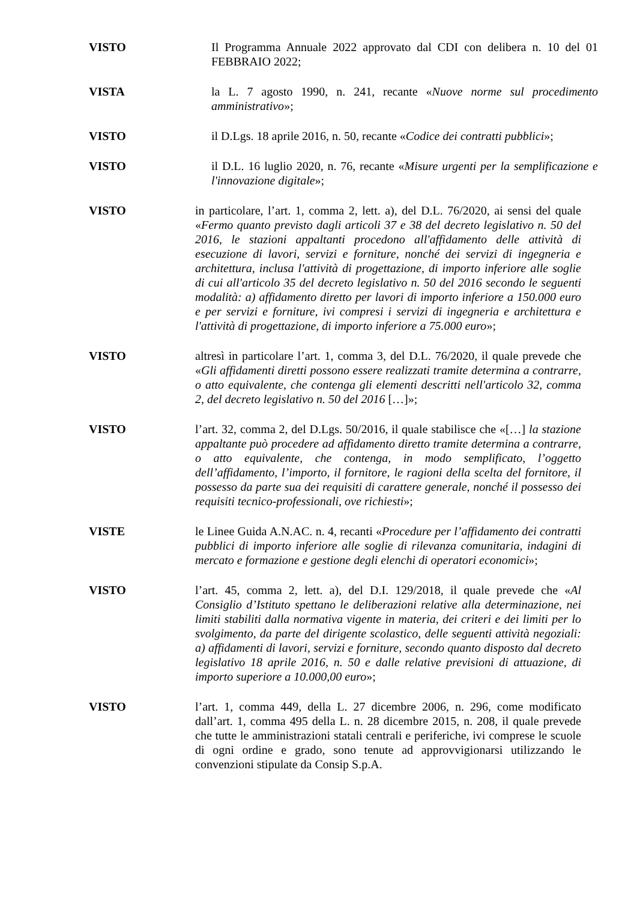VISTO
Il Programma Annuale 2022 approvato dal CDI con delibera n. 10 del 01 FEBBRAIO 2022;
VISTA
la L. 7 agosto 1990, n. 241, recante «Nuove norme sul procedimento amministrativo»;
VISTO
il D.Lgs. 18 aprile 2016, n. 50, recante «Codice dei contratti pubblici»;
VISTO
il D.L. 16 luglio 2020, n. 76, recante «Misure urgenti per la semplificazione e l'innovazione digitale»;
VISTO
in particolare, l’art. 1, comma 2, lett. a), del D.L. 76/2020, ai sensi del quale «Fermo quanto previsto dagli articoli 37 e 38 del decreto legislativo n. 50 del 2016, le stazioni appaltanti procedono all'affidamento delle attività di esecuzione di lavori, servizi e forniture, nonché dei servizi di ingegneria e architettura, inclusa l'attività di progettazione, di importo inferiore alle soglie di cui all'articolo 35 del decreto legislativo n. 50 del 2016 secondo le seguenti modalità: a) affidamento diretto per lavori di importo inferiore a 150.000 euro e per servizi e forniture, ivi compresi i servizi di ingegneria e architettura e l'attività di progettazione, di importo inferiore a 75.000 euro»;
VISTO
altresì in particolare l’art. 1, comma 3, del D.L. 76/2020, il quale prevede che «Gli affidamenti diretti possono essere realizzati tramite determina a contrarre, o atto equivalente, che contenga gli elementi descritti nell'articolo 32, comma 2, del decreto legislativo n. 50 del 2016 […]»;
VISTO
l’art. 32, comma 2, del D.Lgs. 50/2016, il quale stabilisce che «[…] la stazione appaltante può procedere ad affidamento diretto tramite determina a contrarre, o atto equivalente, che contenga, in modo semplificato, l’oggetto dell’affidamento, l’importo, il fornitore, le ragioni della scelta del fornitore, il possesso da parte sua dei requisiti di carattere generale, nonché il possesso dei requisiti tecnico-professionali, ove richiesti»;
VISTE
le Linee Guida A.N.AC. n. 4, recanti «Procedure per l’affidamento dei contratti pubblici di importo inferiore alle soglie di rilevanza comunitaria, indagini di mercato e formazione e gestione degli elenchi di operatori economici»;
VISTO
l’art. 45, comma 2, lett. a), del D.I. 129/2018, il quale prevede che «Al Consiglio d’Istituto spettano le deliberazioni relative alla determinazione, nei limiti stabiliti dalla normativa vigente in materia, dei criteri e dei limiti per lo svolgimento, da parte del dirigente scolastico, delle seguenti attività negoziali: a) affidamenti di lavori, servizi e forniture, secondo quanto disposto dal decreto legislativo 18 aprile 2016, n. 50 e dalle relative previsioni di attuazione, di importo superiore a 10.000,00 euro»;
VISTO
l’art. 1, comma 449, della L. 27 dicembre 2006, n. 296, come modificato dall’art. 1, comma 495 della L. n. 28 dicembre 2015, n. 208, il quale prevede che tutte le amministrazioni statali centrali e periferiche, ivi comprese le scuole di ogni ordine e grado, sono tenute ad approvvigionarsi utilizzando le convenzioni stipulate da Consip S.p.A.